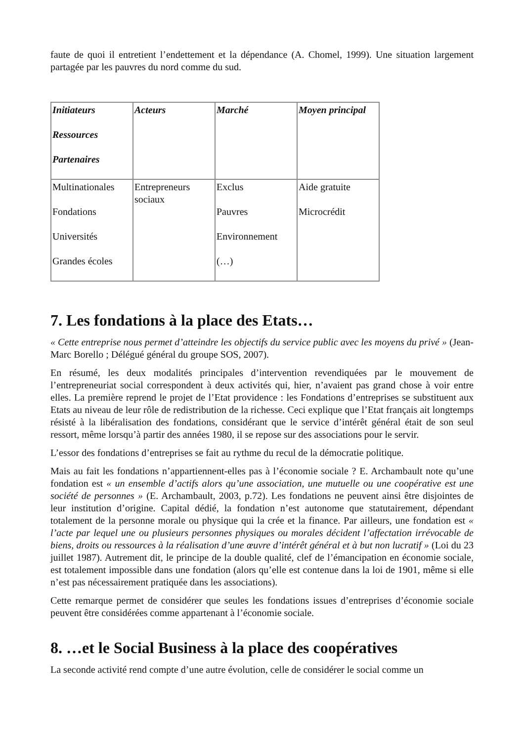faute de quoi il entretient l’endettement et la dépendance (A. Chomel, 1999). Une situation largement partagée par les pauvres du nord comme du sud.
| Initiateurs Ressources Partenaires | Acteurs | Marché | Moyen principal |
| --- | --- | --- | --- |
| Multinationales Fondations Universités Grandes écoles | Entrepreneurs sociaux | Exclus Pauvres Environnement (…) | Aide gratuite Microcrédit |
7. Les fondations à la place des Etats…
« Cette entreprise nous permet d’atteindre les objectifs du service public avec les moyens du privé » (Jean-Marc Borello ; Délégué général du groupe SOS, 2007).
En résumé, les deux modalités principales d’intervention revendiquées par le mouvement de l’entrepreneuriat social correspondent à deux activités qui, hier, n’avaient pas grand chose à voir entre elles. La première reprend le projet de l’Etat providence : les Fondations d’entreprises se substituent aux Etats au niveau de leur rôle de redistribution de la richesse. Ceci explique que l’Etat français ait longtemps résisté à la libéralisation des fondations, considérant que le service d’intérêt général était de son seul ressort, même lorsqu’à partir des années 1980, il se repose sur des associations pour le servir.
L’essor des fondations d’entreprises se fait au rythme du recul de la démocratie politique.
Mais au fait les fondations n’appartiennent-elles pas à l’économie sociale ? E. Archambault note qu’une fondation est « un ensemble d’actifs alors qu’une association, une mutuelle ou une coopérative est une société de personnes » (E. Archambault, 2003, p.72). Les fondations ne peuvent ainsi être disjointes de leur institution d’origine. Capital dédié, la fondation n’est autonome que statutairement, dépendant totalement de la personne morale ou physique qui la crée et la finance. Par ailleurs, une fondation est « l’acte par lequel une ou plusieurs personnes physiques ou morales décident l’affectation irrévocable de biens, droits ou ressources à la réalisation d’une œuvre d’intérêt général et à but non lucratif » (Loi du 23 juillet 1987). Autrement dit, le principe de la double qualité, clef de l’émancipation en économie sociale, est totalement impossible dans une fondation (alors qu’elle est contenue dans la loi de 1901, même si elle n’est pas nécessairement pratiquée dans les associations).
Cette remarque permet de considérer que seules les fondations issues d’entreprises d’économie sociale peuvent être considérées comme appartenant à l’économie sociale.
8. …et le Social Business à la place des coopératives
La seconde activité rend compte d’une autre évolution, celle de considérer le social comme un